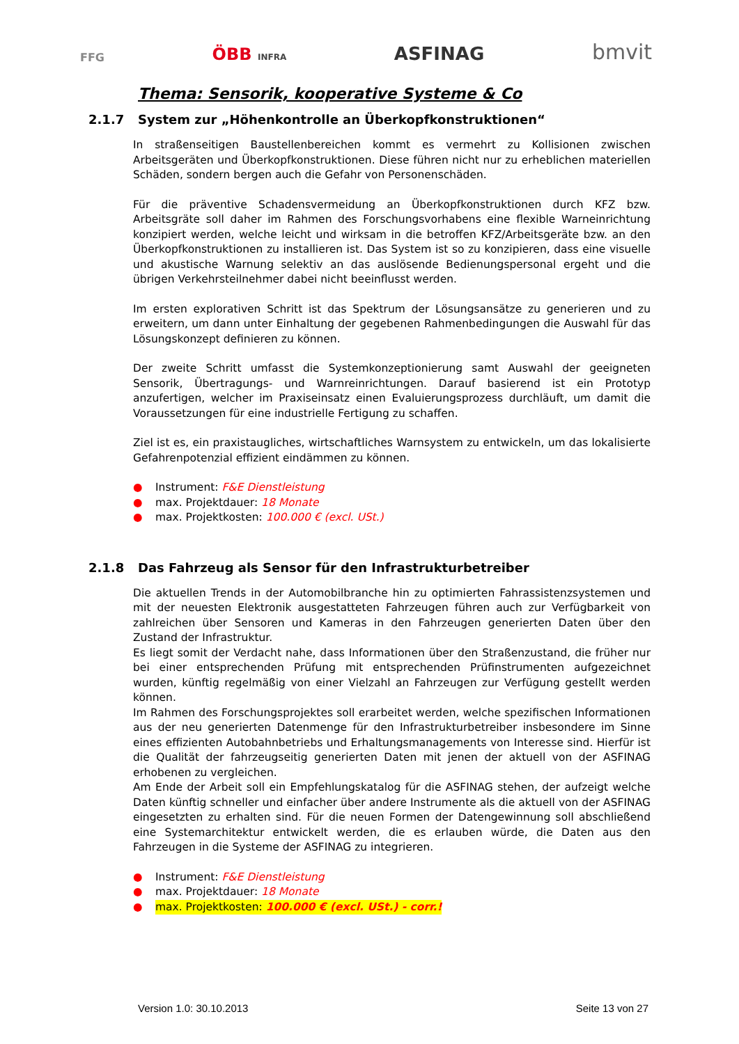FFG ÖBB INFRA ASFINAG bmvit
Thema: Sensorik, kooperative Systeme & Co
2.1.7 System zur „Höhenkontrolle an Überkopfkonstruktionen“
In straßenseitigen Baustellenbereichen kommt es vermehrt zu Kollisionen zwischen Arbeitsgeräten und Überkopfkonstruktionen. Diese führen nicht nur zu erheblichen materiellen Schäden, sondern bergen auch die Gefahr von Personenschäden.
Für die präventive Schadensvermeidung an Überkopfkonstruktionen durch KFZ bzw. Arbeitsgräte soll daher im Rahmen des Forschungsvorhabens eine flexible Warneinrichtung konzipiert werden, welche leicht und wirksam in die betroffen KFZ/Arbeitsgeräte bzw. an den Überkopfkonstruktionen zu installieren ist. Das System ist so zu konzipieren, dass eine visuelle und akustische Warnung selektiv an das auslösende Bedienungspersonal ergeht und die übrigen Verkehrsteilnehmer dabei nicht beeinflusst werden.
Im ersten explorativen Schritt ist das Spektrum der Lösungsansätze zu generieren und zu erweitern, um dann unter Einhaltung der gegebenen Rahmenbedingungen die Auswahl für das Lösungskonzept definieren zu können.
Der zweite Schritt umfasst die Systemkonzeptionierung samt Auswahl der geeigneten Sensorik, Übertragungs- und Warnreinrichtungen. Darauf basierend ist ein Prototyp anzufertigen, welcher im Praxiseinsatz einen Evaluierungsprozess durchläuft, um damit die Voraussetzungen für eine industrielle Fertigung zu schaffen.
Ziel ist es, ein praxistaugliches, wirtschaftliches Warnsystem zu entwickeln, um das lokalisierte Gefahrenpotenzial effizient eindämmen zu können.
● Instrument: F&E Dienstleistung
● max. Projektdauer: 18 Monate
● max. Projektkosten: 100.000 € (excl. USt.)
2.1.8 Das Fahrzeug als Sensor für den Infrastrukturbetreiber
Die aktuellen Trends in der Automobilbranche hin zu optimierten Fahrassistenzsystemen und mit der neuesten Elektronik ausgestatteten Fahrzeugen führen auch zur Verfügbarkeit von zahlreichen über Sensoren und Kameras in den Fahrzeugen generierten Daten über den Zustand der Infrastruktur.
Es liegt somit der Verdacht nahe, dass Informationen über den Straßenzustand, die früher nur bei einer entsprechenden Prüfung mit entsprechenden Prüfinstrumenten aufgezeichnet wurden, künftig regelmäßig von einer Vielzahl an Fahrzeugen zur Verfügung gestellt werden können.
Im Rahmen des Forschungsprojektes soll erarbeitet werden, welche spezifischen Informationen aus der neu generierten Datenmenge für den Infrastrukturbetreiber insbesondere im Sinne eines effizienten Autobahnbetriebs und Erhaltungsmanagements von Interesse sind. Hierfür ist die Qualität der fahrzeugseitig generierten Daten mit jenen der aktuell von der ASFINAG erhobenen zu vergleichen.
Am Ende der Arbeit soll ein Empfehlungskatalog für die ASFINAG stehen, der aufzeigt welche Daten künftig schneller und einfacher über andere Instrumente als die aktuell von der ASFINAG eingesetzten zu erhalten sind. Für die neuen Formen der Datengewinnung soll abschließend eine Systemarchitektur entwickelt werden, die es erlauben würde, die Daten aus den Fahrzeugen in die Systeme der ASFINAG zu integrieren.
● Instrument: F&E Dienstleistung
● max. Projektdauer: 18 Monate
● max. Projektkosten: 100.000 € (excl. USt.) - corr.!
Version 1.0: 30.10.2013 Seite 13 von 27